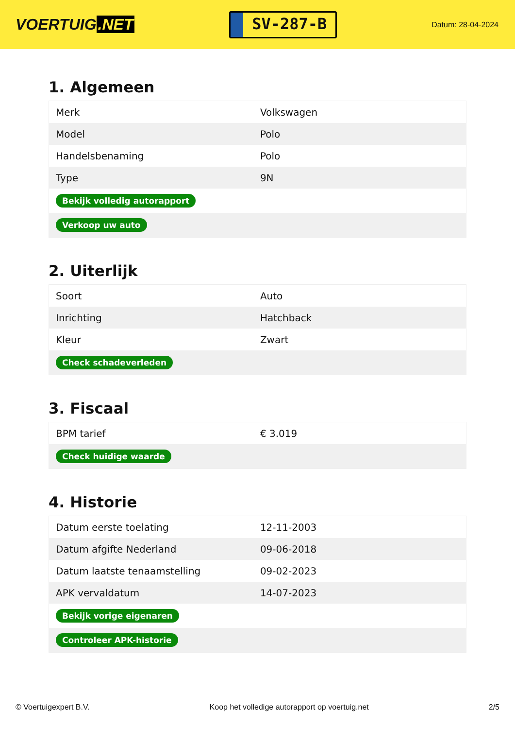VOERTUIG.NET
SV-287-B
Datum: 28-04-2024
1. Algemeen
| Merk | Volkswagen |
| Model | Polo |
| Handelsbenaming | Polo |
| Type | 9N |
| Bekijk volledig autorapport | |
| Verkoop uw auto | |
2. Uiterlijk
| Soort | Auto |
| Inrichting | Hatchback |
| Kleur | Zwart |
| Check schadeverleden | |
3. Fiscaal
| BPM tarief | € 3.019 |
| Check huidige waarde | |
4. Historie
| Datum eerste toelating | 12-11-2003 |
| Datum afgifte Nederland | 09-06-2018 |
| Datum laatste tenaamstelling | 09-02-2023 |
| APK vervaldatum | 14-07-2023 |
| Bekijk vorige eigenaren | |
| Controleer APK-historie | |
© Voertuigexpert B.V. Koop het volledige autorapport op voertuig.net 2/5